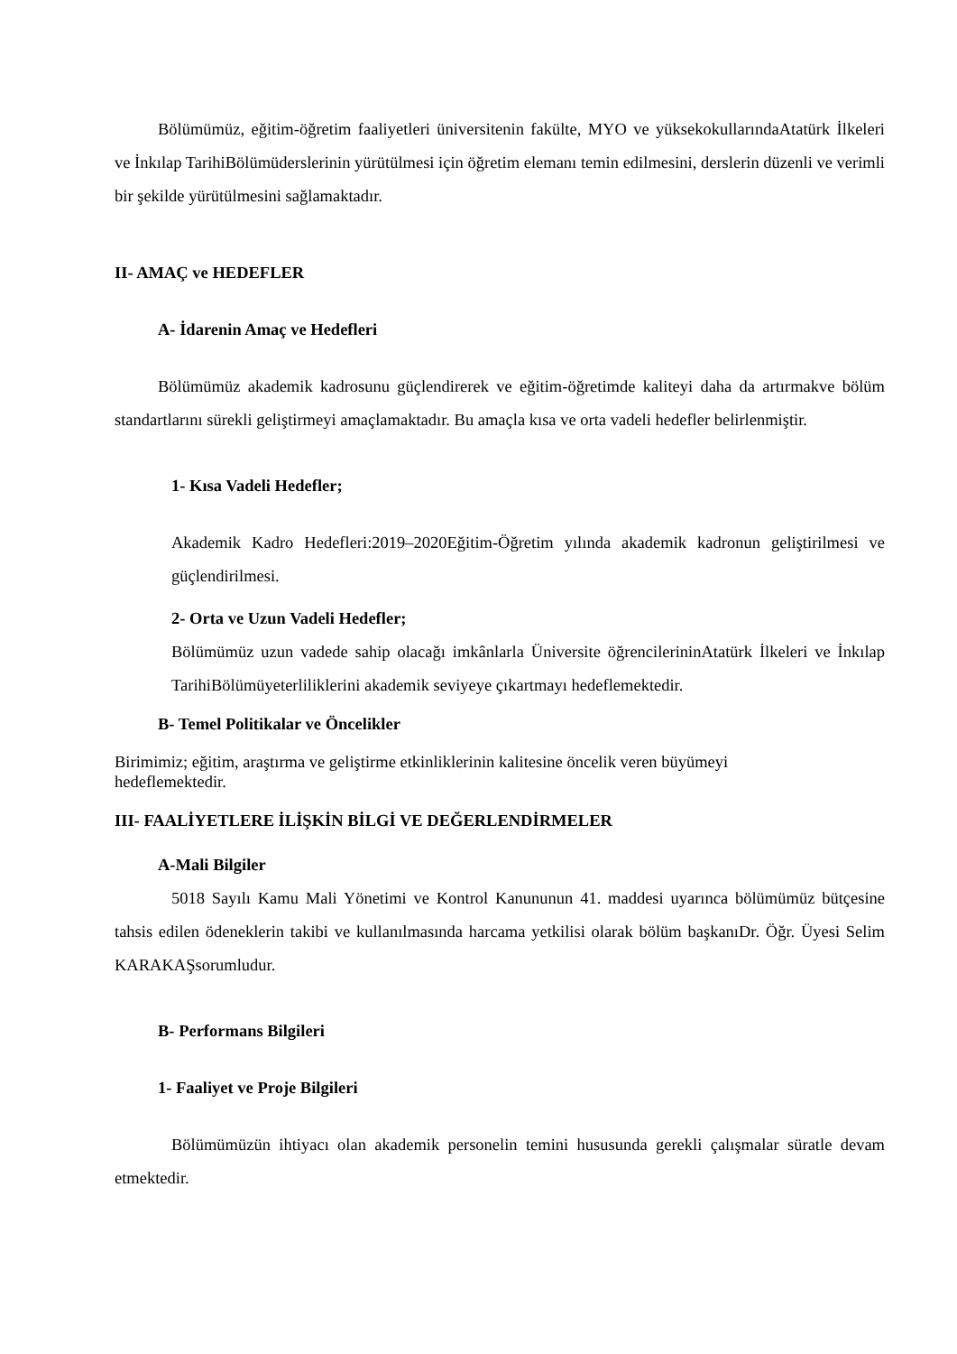Bölümümüz, eğitim-öğretim faaliyetleri üniversitenin fakülte, MYO ve yüksekokullarındaAtatürk İlkeleri ve İnkılap TarihiBölümüderslerinin yürütülmesi için öğretim elemanı temin edilmesini, derslerin düzenli ve verimli bir şekilde yürütülmesini sağlamaktadır.
II- AMAÇ ve HEDEFLER
A- İdarenin Amaç ve Hedefleri
Bölümümüz akademik kadrosunu güçlendirerek ve eğitim-öğretimde kaliteyi daha da artırmakve bölüm standartlarını sürekli geliştirmeyi amaçlamaktadır. Bu amaçla kısa ve orta vadeli hedefler belirlenmiştir.
1- Kısa Vadeli Hedefler;
Akademik Kadro Hedefleri:2019–2020Eğitim-Öğretim yılında akademik kadronun geliştirilmesi ve güçlendirilmesi.
2- Orta ve Uzun Vadeli Hedefler;
Bölümümüz uzun vadede sahip olacağı imkânlarla Üniversite öğrencilerininAtatürk İlkeleri ve İnkılap TarihiBölümüyeterliliklerini akademik seviyeye çıkartmayı hedeflemektedir.
B- Temel Politikalar ve Öncelikler
Birimimiz; eğitim, araştırma ve geliştirme etkinliklerinin kalitesine öncelik veren büyümeyi
hedeflemektedir.
III- FAALİYETLERE İLİŞKİN BİLGİ VE DEĞERLENDİRMELER
A-Mali Bilgiler
5018 Sayılı Kamu Mali Yönetimi ve Kontrol Kanununun 41. maddesi uyarınca bölümümüz bütçesine tahsis edilen ödeneklerin takibi ve kullanılmasında harcama yetkilisi olarak bölüm başkanıDr. Öğr. Üyesi Selim KARAKAŞsorumludur.
B- Performans Bilgileri
1- Faaliyet ve Proje Bilgileri
Bölümümüzün ihtiyacı olan akademik personelin temini hususunda gerekli çalışmalar süratle devam etmektedir.